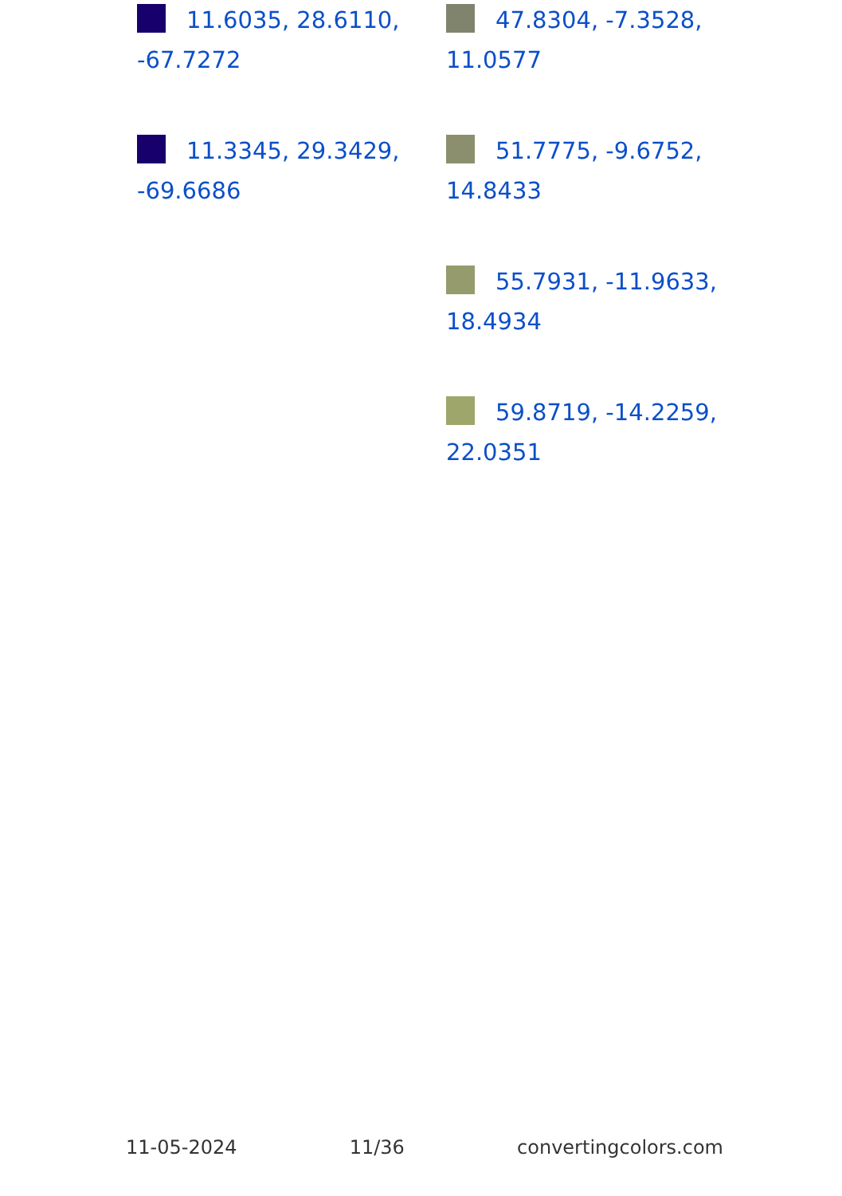11.6035, 28.6110, -67.7272
11.3345, 29.3429, -69.6686
47.8304, -7.3528, 11.0577
51.7775, -9.6752, 14.8433
55.7931, -11.9633, 18.4934
59.8719, -14.2259, 22.0351
11-05-2024 11/36 convertingcolors.com